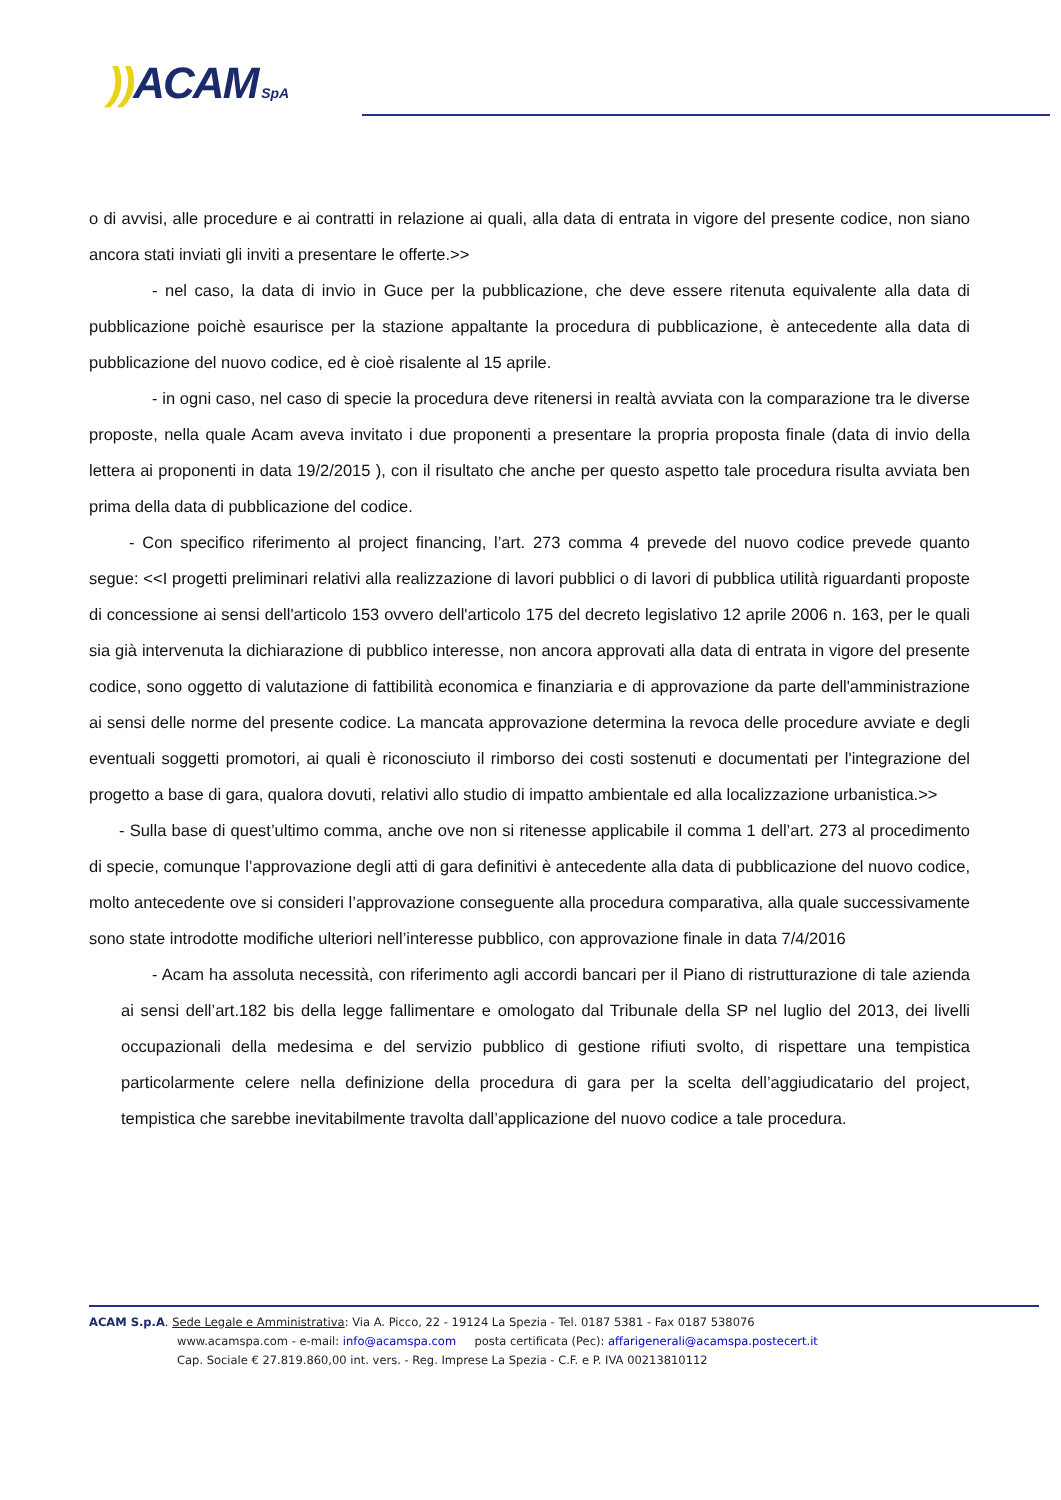)) ACAM SpA
o di avvisi, alle procedure e ai contratti in relazione ai quali, alla data di entrata in vigore del presente codice, non siano ancora stati inviati gli inviti a presentare le offerte.>>
- nel caso, la data di invio in Guce per la pubblicazione, che deve essere ritenuta equivalente alla data di pubblicazione poichè esaurisce per la stazione appaltante la procedura di pubblicazione, è antecedente alla data di pubblicazione del nuovo codice, ed è cioè risalente al 15 aprile.
- in ogni caso, nel caso di specie la procedura deve ritenersi in realtà avviata con la comparazione tra le diverse proposte, nella quale Acam aveva invitato i due proponenti a presentare la propria proposta finale (data di invio della lettera ai proponenti in data 19/2/2015 ), con il risultato che anche per questo aspetto tale procedura risulta avviata ben prima della data di pubblicazione del codice.
- Con specifico riferimento al project financing, l’art. 273 comma 4 prevede del nuovo codice prevede quanto segue: <<I progetti preliminari relativi alla realizzazione di lavori pubblici o di lavori di pubblica utilità riguardanti proposte di concessione ai sensi dell'articolo 153 ovvero dell'articolo 175 del decreto legislativo 12 aprile 2006 n. 163, per le quali sia già intervenuta la dichiarazione di pubblico interesse, non ancora approvati alla data di entrata in vigore del presente codice, sono oggetto di valutazione di fattibilità economica e finanziaria e di approvazione da parte dell'amministrazione ai sensi delle norme del presente codice. La mancata approvazione determina la revoca delle procedure avviate e degli eventuali soggetti promotori, ai quali è riconosciuto il rimborso dei costi sostenuti e documentati per l'integrazione del progetto a base di gara, qualora dovuti, relativi allo studio di impatto ambientale ed alla localizzazione urbanistica.>>
- Sulla base di quest’ultimo comma, anche ove non si ritenesse applicabile il comma 1 dell’art. 273 al procedimento di specie, comunque l’approvazione degli atti di gara definitivi è antecedente alla data di pubblicazione del nuovo codice, molto antecedente ove si consideri l’approvazione conseguente alla procedura comparativa, alla quale successivamente sono state introdotte modifiche ulteriori nell’interesse pubblico, con approvazione finale in data 7/4/2016
- Acam ha assoluta necessità, con riferimento agli accordi bancari per il Piano di ristrutturazione di tale azienda ai sensi dell’art.182 bis della legge fallimentare e omologato dal Tribunale della SP nel luglio del 2013, dei livelli occupazionali della medesima e del servizio pubblico di gestione rifiuti svolto, di rispettare una tempistica particolarmente celere nella definizione della procedura di gara per la scelta dell’aggiudicatario del project, tempistica che sarebbe inevitabilmente travolta dall’applicazione del nuovo codice a tale procedura.
ACAM S.p.A. Sede Legale e Amministrativa: Via A. Picco, 22 - 19124 La Spezia - Tel. 0187 5381 - Fax 0187 538076
www.acamspa.com - e-mail: info@acamspa.com posta certificata (Pec): affarigenerali@acamspa.postecert.it
Cap. Sociale € 27.819.860,00 int. vers. - Reg. Imprese La Spezia - C.F. e P. IVA 00213810112